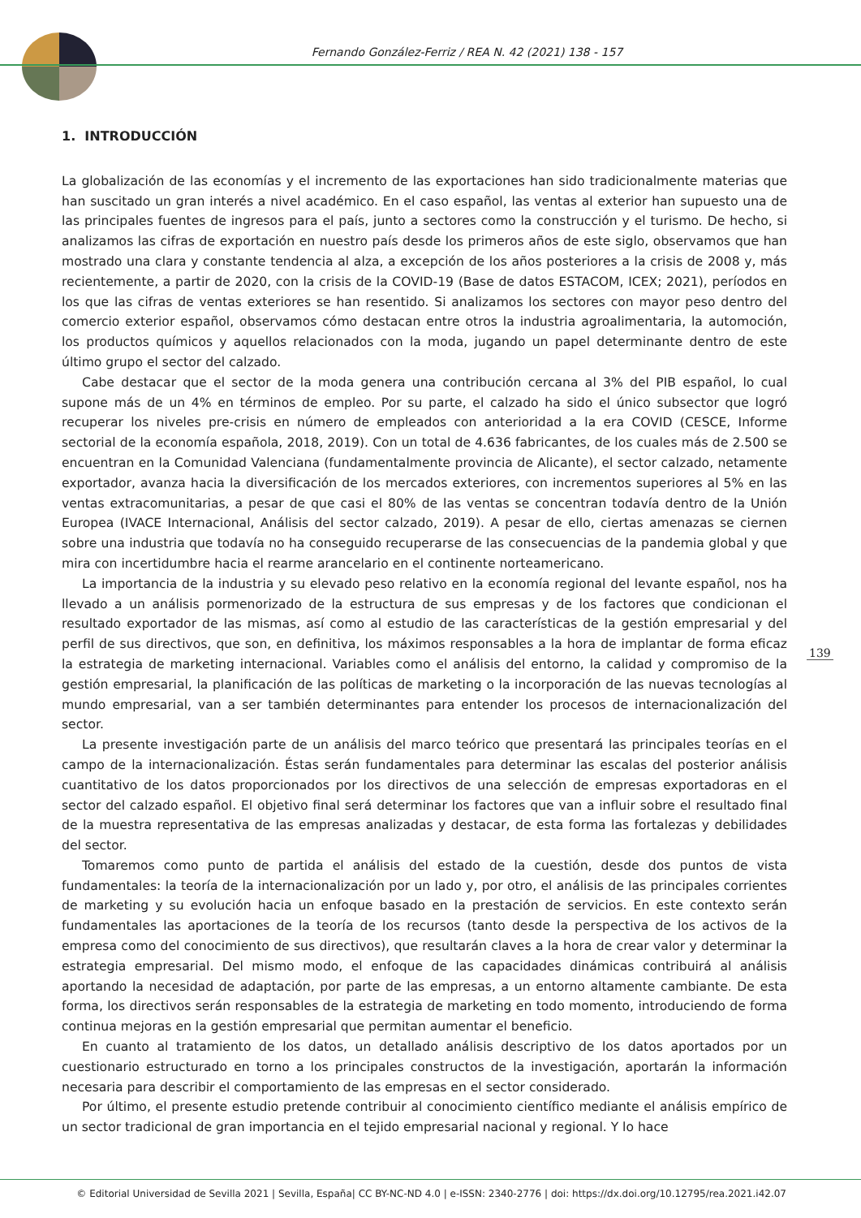Fernando González-Ferriz / REA N. 42 (2021) 138 - 157
1. INTRODUCCIÓN
La globalización de las economías y el incremento de las exportaciones han sido tradicionalmente materias que han suscitado un gran interés a nivel académico. En el caso español, las ventas al exterior han supuesto una de las principales fuentes de ingresos para el país, junto a sectores como la construcción y el turismo. De hecho, si analizamos las cifras de exportación en nuestro país desde los primeros años de este siglo, observamos que han mostrado una clara y constante tendencia al alza, a excepción de los años posteriores a la crisis de 2008 y, más recientemente, a partir de 2020, con la crisis de la COVID-19 (Base de datos ESTACOM, ICEX; 2021), períodos en los que las cifras de ventas exteriores se han resentido. Si analizamos los sectores con mayor peso dentro del comercio exterior español, observamos cómo destacan entre otros la industria agroalimentaria, la automoción, los productos químicos y aquellos relacionados con la moda, jugando un papel determinante dentro de este último grupo el sector del calzado.
Cabe destacar que el sector de la moda genera una contribución cercana al 3% del PIB español, lo cual supone más de un 4% en términos de empleo. Por su parte, el calzado ha sido el único subsector que logró recuperar los niveles pre-crisis en número de empleados con anterioridad a la era COVID (CESCE, Informe sectorial de la economía española, 2018, 2019). Con un total de 4.636 fabricantes, de los cuales más de 2.500 se encuentran en la Comunidad Valenciana (fundamentalmente provincia de Alicante), el sector calzado, netamente exportador, avanza hacia la diversificación de los mercados exteriores, con incrementos superiores al 5% en las ventas extracomunitarias, a pesar de que casi el 80% de las ventas se concentran todavía dentro de la Unión Europea (IVACE Internacional, Análisis del sector calzado, 2019). A pesar de ello, ciertas amenazas se ciernen sobre una industria que todavía no ha conseguido recuperarse de las consecuencias de la pandemia global y que mira con incertidumbre hacia el rearme arancelario en el continente norteamericano.
La importancia de la industria y su elevado peso relativo en la economía regional del levante español, nos ha llevado a un análisis pormenorizado de la estructura de sus empresas y de los factores que condicionan el resultado exportador de las mismas, así como al estudio de las características de la gestión empresarial y del perfil de sus directivos, que son, en definitiva, los máximos responsables a la hora de implantar de forma eficaz la estrategia de marketing internacional. Variables como el análisis del entorno, la calidad y compromiso de la gestión empresarial, la planificación de las políticas de marketing o la incorporación de las nuevas tecnologías al mundo empresarial, van a ser también determinantes para entender los procesos de internacionalización del sector.
La presente investigación parte de un análisis del marco teórico que presentará las principales teorías en el campo de la internacionalización. Éstas serán fundamentales para determinar las escalas del posterior análisis cuantitativo de los datos proporcionados por los directivos de una selección de empresas exportadoras en el sector del calzado español. El objetivo final será determinar los factores que van a influir sobre el resultado final de la muestra representativa de las empresas analizadas y destacar, de esta forma las fortalezas y debilidades del sector.
Tomaremos como punto de partida el análisis del estado de la cuestión, desde dos puntos de vista fundamentales: la teoría de la internacionalización por un lado y, por otro, el análisis de las principales corrientes de marketing y su evolución hacia un enfoque basado en la prestación de servicios. En este contexto serán fundamentales las aportaciones de la teoría de los recursos (tanto desde la perspectiva de los activos de la empresa como del conocimiento de sus directivos), que resultarán claves a la hora de crear valor y determinar la estrategia empresarial. Del mismo modo, el enfoque de las capacidades dinámicas contribuirá al análisis aportando la necesidad de adaptación, por parte de las empresas, a un entorno altamente cambiante. De esta forma, los directivos serán responsables de la estrategia de marketing en todo momento, introduciendo de forma continua mejoras en la gestión empresarial que permitan aumentar el beneficio.
En cuanto al tratamiento de los datos, un detallado análisis descriptivo de los datos aportados por un cuestionario estructurado en torno a los principales constructos de la investigación, aportarán la información necesaria para describir el comportamiento de las empresas en el sector considerado.
Por último, el presente estudio pretende contribuir al conocimiento científico mediante el análisis empírico de un sector tradicional de gran importancia en el tejido empresarial nacional y regional. Y lo hace
139
© Editorial Universidad de Sevilla 2021 | Sevilla, España| CC BY-NC-ND 4.0 | e-ISSN: 2340-2776 | doi: https://dx.doi.org/10.12795/rea.2021.i42.07